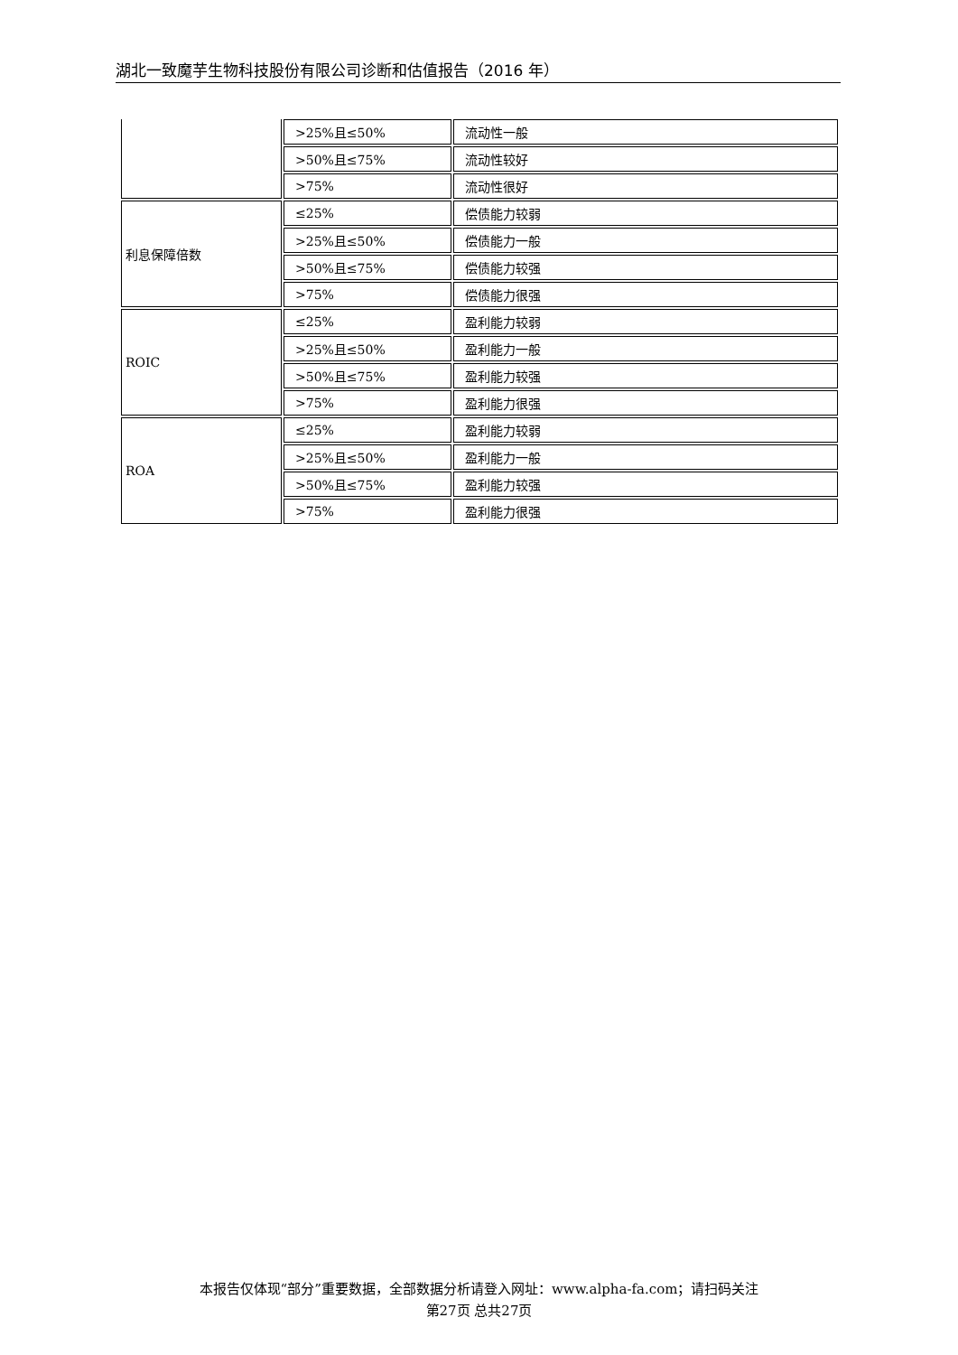湖北一致魔芋生物科技股份有限公司诊断和估值报告（2016 年）
| | >25%且≤50% | 流动性一般 |
| | >50%且≤75% | 流动性较好 |
| | >75% | 流动性很好 |
| 利息保障倍数 | ≤25% | 偿债能力较弱 |
| | >25%且≤50% | 偿债能力一般 |
| | >50%且≤75% | 偿债能力较强 |
| | >75% | 偿债能力很强 |
| ROIC | ≤25% | 盈利能力较弱 |
| | >25%且≤50% | 盈利能力一般 |
| | >50%且≤75% | 盈利能力较强 |
| | >75% | 盈利能力很强 |
| ROA | ≤25% | 盈利能力较弱 |
| | >25%且≤50% | 盈利能力一般 |
| | >50%且≤75% | 盈利能力较强 |
| | >75% | 盈利能力很强 |
本报告仅体现“部分”重要数据，全部数据分析请登入网址：www.alpha-fa.com；请扫码关注
第27页 总共27页